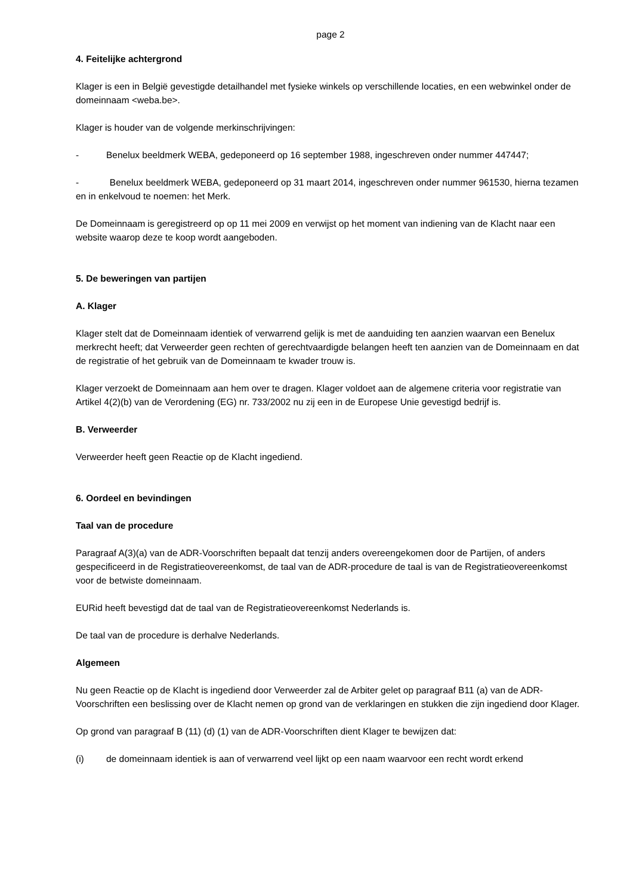page 2
4. Feitelijke achtergrond
Klager is een in België gevestigde detailhandel met fysieke winkels op verschillende locaties, en een webwinkel onder de domeinnaam <weba.be>.
Klager is houder van de volgende merkinschrijvingen:
- Benelux beeldmerk WEBA, gedeponeerd op 16 september 1988, ingeschreven onder nummer 447447;
- Benelux beeldmerk WEBA, gedeponeerd op 31 maart 2014, ingeschreven onder nummer 961530, hierna tezamen en in enkelvoud te noemen: het Merk.
De Domeinnaam is geregistreerd op op 11 mei 2009 en verwijst op het moment van indiening van de Klacht naar een website waarop deze te koop wordt aangeboden.
5. De beweringen van partijen
A. Klager
Klager stelt dat de Domeinnaam identiek of verwarrend gelijk is met de aanduiding ten aanzien waarvan een Benelux merkrecht heeft; dat Verweerder geen rechten of gerechtvaardigde belangen heeft ten aanzien van de Domeinnaam en dat de registratie of het gebruik van de Domeinnaam te kwader trouw is.
Klager verzoekt de Domeinnaam aan hem over te dragen. Klager voldoet aan de algemene criteria voor registratie van Artikel 4(2)(b) van de Verordening (EG) nr. 733/2002 nu zij een in de Europese Unie gevestigd bedrijf is.
B. Verweerder
Verweerder heeft geen Reactie op de Klacht ingediend.
6. Oordeel en bevindingen
Taal van de procedure
Paragraaf A(3)(a) van de ADR-Voorschriften bepaalt dat tenzij anders overeengekomen door de Partijen, of anders gespecificeerd in de Registratieovereenkomst, de taal van de ADR-procedure de taal is van de Registratieovereenkomst voor de betwiste domeinnaam.
EURid heeft bevestigd dat de taal van de Registratieovereenkomst Nederlands is.
De taal van de procedure is derhalve Nederlands.
Algemeen
Nu geen Reactie op de Klacht is ingediend door Verweerder zal de Arbiter gelet op paragraaf B11 (a) van de ADR-Voorschriften een beslissing over de Klacht nemen op grond van de verklaringen en stukken die zijn ingediend door Klager.
Op grond van paragraaf B (11) (d) (1) van de ADR-Voorschriften dient Klager te bewijzen dat:
(i) de domeinnaam identiek is aan of verwarrend veel lijkt op een naam waarvoor een recht wordt erkend